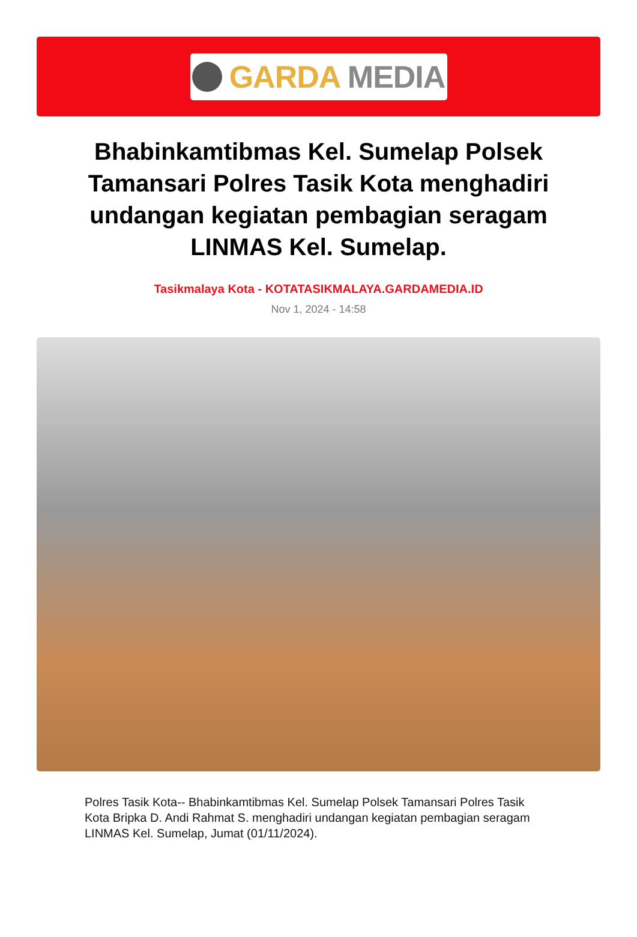GARDA MEDIA
Bhabinkamtibmas Kel. Sumelap Polsek Tamansari Polres Tasik Kota menghadiri undangan kegiatan pembagian seragam LINMAS Kel. Sumelap.
Tasikmalaya Kota - KOTATASIKMALAYA.GARDAMEDIA.ID
Nov 1, 2024 - 14:58
Polres Tasik Kota-- Bhabinkamtibmas Kel. Sumelap Polsek Tamansari Polres Tasik Kota Bripka D. Andi Rahmat S. menghadiri undangan kegiatan pembagian seragam LINMAS Kel. Sumelap, Jumat (01/11/2024).